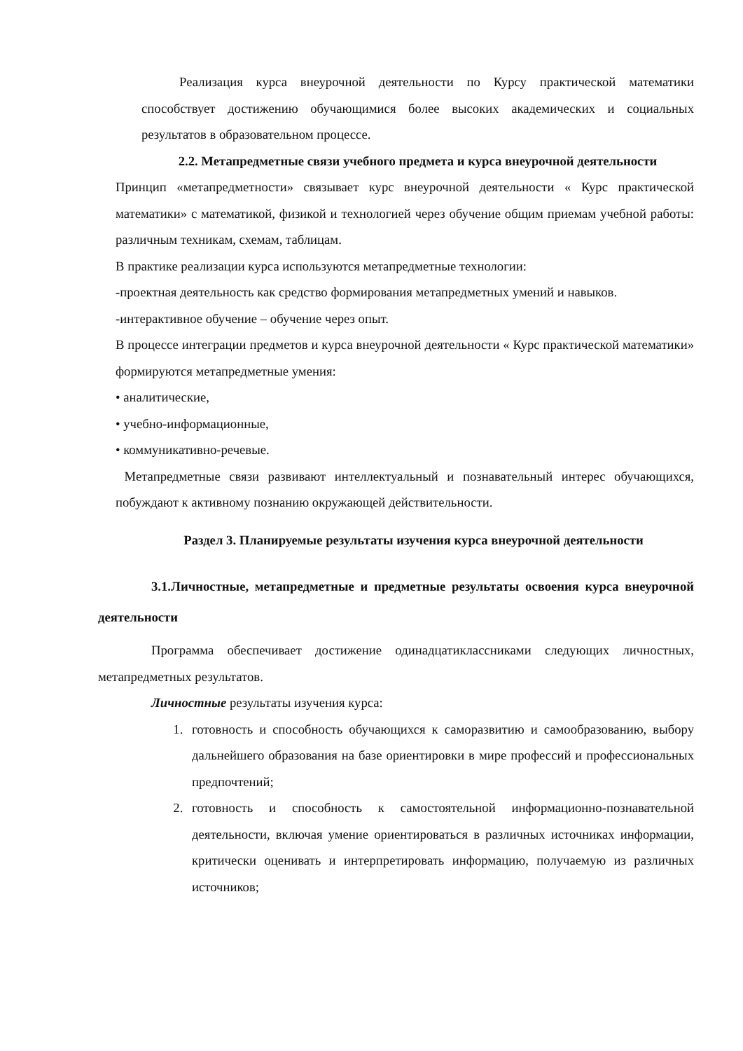Реализация курса внеурочной деятельности по Курсу практической математики способствует достижению обучающимися более высоких академических и социальных результатов в образовательном процессе.
2.2. Метапредметные связи учебного предмета и курса внеурочной деятельности
Принцип «метапредметности» связывает курс внеурочной деятельности « Курс практической математики» с математикой, физикой и технологией через обучение общим приемам учебной работы: различным техникам, схемам, таблицам.
В практике реализации курса используются метапредметные технологии:
-проектная деятельность как средство формирования метапредметных умений и навыков.
-интерактивное обучение – обучение через опыт.
В процессе интеграции предметов и курса внеурочной деятельности « Курс практической математики» формируются метапредметные умения:
• аналитические,
• учебно-информационные,
• коммуникативно-речевые.
Метапредметные связи развивают интеллектуальный и познавательный интерес обучающихся, побуждают к активному познанию окружающей действительности.
Раздел 3. Планируемые результаты изучения курса внеурочной деятельности
3.1.Личностные, метапредметные и предметные результаты освоения курса внеурочной деятельности
Программа обеспечивает достижение одинадцатиклассниками следующих личностных, метапредметных результатов.
Личностные результаты изучения курса:
1. готовность и способность обучающихся к саморазвитию и самообразованию, выбору дальнейшего образования на базе ориентировки в мире профессий и профессиональных предпочтений;
2. готовность и способность к самостоятельной информационно-познавательной деятельности, включая умение ориентироваться в различных источниках информации, критически оценивать и интерпретировать информацию, получаемую из различных источников;